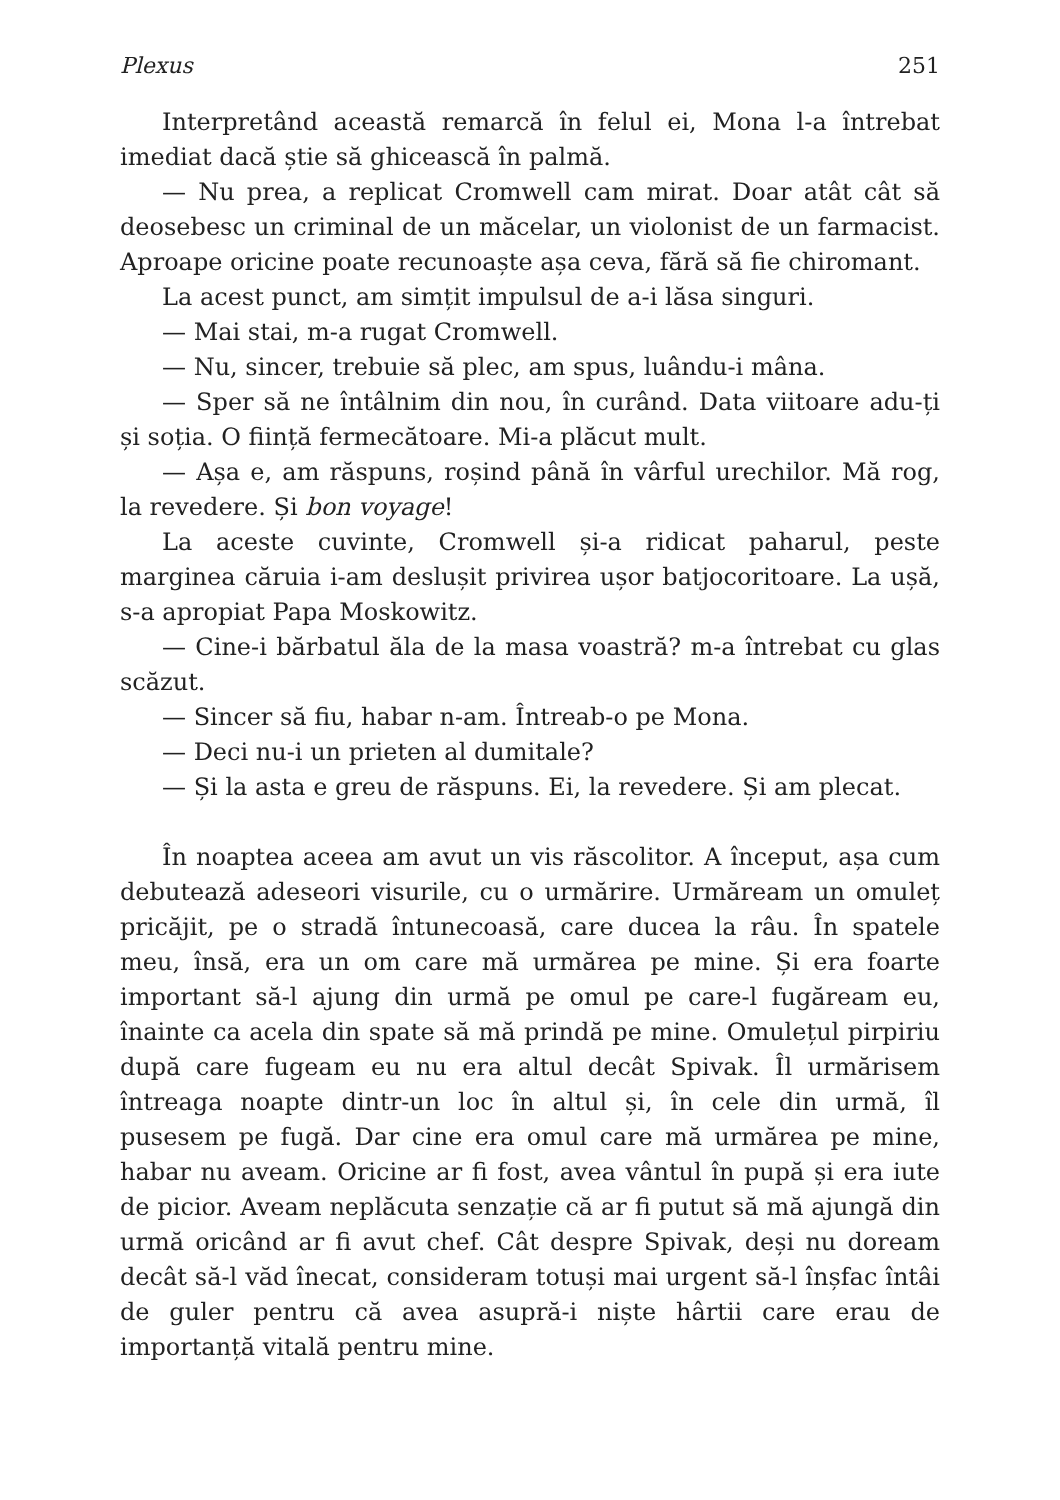Plexus 251
Interpretând această remarcă în felul ei, Mona l-a întrebat imediat dacă știe să ghicească în palmă.
— Nu prea, a replicat Cromwell cam mirat. Doar atât cât să deosebesc un criminal de un măcelar, un violonist de un farmacist. Aproape oricine poate recunoaște așa ceva, fără să fie chiromant.
La acest punct, am simțit impulsul de a-i lăsa singuri.
— Mai stai, m-a rugat Cromwell.
— Nu, sincer, trebuie să plec, am spus, luându-i mâna.
— Sper să ne întâlnim din nou, în curând. Data viitoare adu-ți și soția. O ființă fermecătoare. Mi-a plăcut mult.
— Așa e, am răspuns, roșind până în vârful urechilor. Mă rog, la revedere. Și bon voyage!
La aceste cuvinte, Cromwell și-a ridicat paharul, peste marginea căruia i-am deslușit privirea ușor batjocoritoare. La ușă, s-a apropiat Papa Moskowitz.
— Cine-i bărbatul ăla de la masa voastră? m-a întrebat cu glas scăzut.
— Sincer să fiu, habar n-am. Întreab-o pe Mona.
— Deci nu-i un prieten al dumitale?
— Și la asta e greu de răspuns. Ei, la revedere. Și am plecat.
În noaptea aceea am avut un vis răscolitor. A început, așa cum debutează adeseori visurile, cu o urmărire. Urmăream un omuleț pricăjit, pe o stradă întunecoasă, care ducea la râu. În spatele meu, însă, era un om care mă urmărea pe mine. Și era foarte important să-l ajung din urmă pe omul pe care-l fugăream eu, înainte ca acela din spate să mă prindă pe mine. Omulețul pirpiriu după care fugeam eu nu era altul decât Spivak. Îl urmărisem întreaga noapte dintr-un loc în altul și, în cele din urmă, îl pusesem pe fugă. Dar cine era omul care mă urmărea pe mine, habar nu aveam. Oricine ar fi fost, avea vântul în pupă și era iute de picior. Aveam neplăcuta senzație că ar fi putut să mă ajungă din urmă oricând ar fi avut chef. Cât despre Spivak, deși nu doream decât să-l văd înecat, consideram totuși mai urgent să-l înșfac întâi de guler pentru că avea asupră-i niște hârtii care erau de importanță vitală pentru mine.